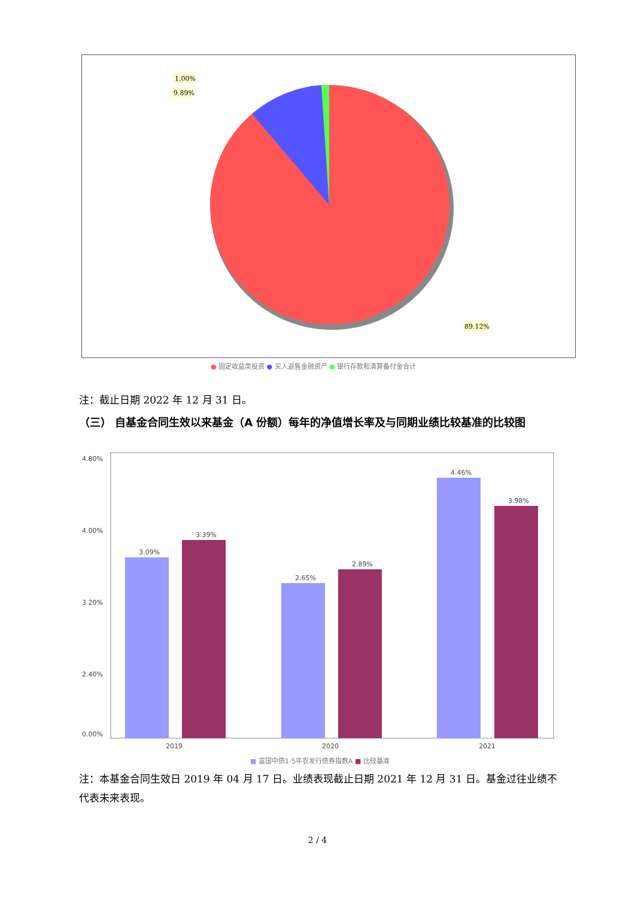1.00%
9.89%
89.12%
● 固定收益类投资 ● 买入返售金融资产 ● 银行存款和清算备付金合计
注：截止日期 2022 年 12 月 31 日。
（三） 自基金合同生效以来基金（A 份额）每年的净值增长率及与同期业绩比较基准的比较图
4.80%
4.00%
3.20%
2.40%
0.00%
3.09%
3.39%
2.65%
2.89%
4.46%
3.98%
2019
2020
2021
■ 富国中债1-5年农发行债券指数A ■ 比较基准
注：本基金合同生效日 2019 年 04 月 17 日。业绩表现截止日期 2021 年 12 月 31 日。基金过往业绩不代表未来表现。
2 / 4